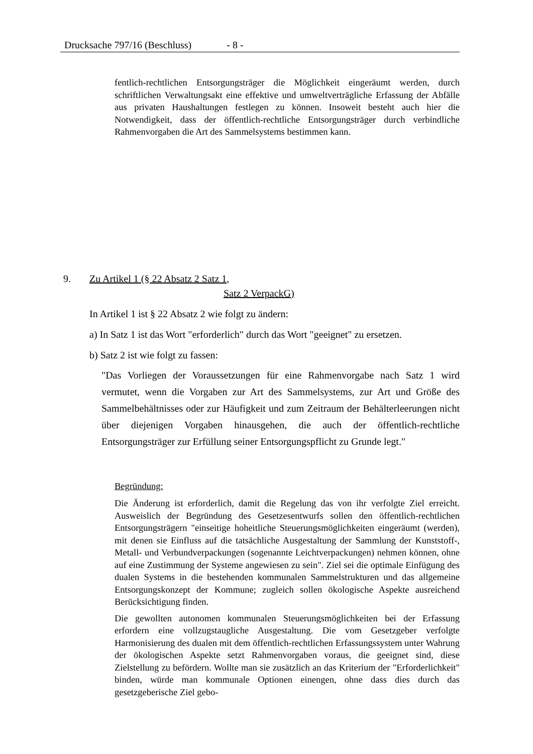Drucksache 797/16 (Beschluss) - 8 -
fentlich-rechtlichen Entsorgungsträger die Möglichkeit eingeräumt werden, durch schriftlichen Verwaltungsakt eine effektive und umweltverträgliche Erfassung der Abfälle aus privaten Haushaltungen festlegen zu können. Insoweit besteht auch hier die Notwendigkeit, dass der öffentlich-rechtliche Entsorgungsträger durch verbindliche Rahmenvorgaben die Art des Sammelsystems bestimmen kann.
9. Zu Artikel 1 (§ 22 Absatz 2 Satz 1,
Satz 2 VerpackG)
In Artikel 1 ist § 22 Absatz 2 wie folgt zu ändern:
a) In Satz 1 ist das Wort "erforderlich" durch das Wort "geeignet" zu ersetzen.
b) Satz 2 ist wie folgt zu fassen:
"Das Vorliegen der Voraussetzungen für eine Rahmenvorgabe nach Satz 1 wird vermutet, wenn die Vorgaben zur Art des Sammelsystems, zur Art und Größe des Sammelbehältnisses oder zur Häufigkeit und zum Zeitraum der Behälterleerungen nicht über diejenigen Vorgaben hinausgehen, die auch der öffentlich-rechtliche Entsorgungsträger zur Erfüllung seiner Entsorgungspflicht zu Grunde legt."
Begründung:
Die Änderung ist erforderlich, damit die Regelung das von ihr verfolgte Ziel erreicht. Ausweislich der Begründung des Gesetzesentwurfs sollen den öffentlich-rechtlichen Entsorgungsträgern "einseitige hoheitliche Steuerungsmöglichkeiten eingeräumt (werden), mit denen sie Einfluss auf die tatsächliche Ausgestaltung der Sammlung der Kunststoff-, Metall- und Verbundverpackungen (sogenannte Leichtverpackungen) nehmen können, ohne auf eine Zustimmung der Systeme angewiesen zu sein". Ziel sei die optimale Einfügung des dualen Systems in die bestehenden kommunalen Sammelstrukturen und das allgemeine Entsorgungskonzept der Kommune; zugleich sollen ökologische Aspekte ausreichend Berücksichtigung finden.
Die gewollten autonomen kommunalen Steuerungsmöglichkeiten bei der Erfassung erfordern eine vollzugstaugliche Ausgestaltung. Die vom Gesetzgeber verfolgte Harmonisierung des dualen mit dem öffentlich-rechtlichen Erfassungssystem unter Wahrung der ökologischen Aspekte setzt Rahmenvorgaben voraus, die geeignet sind, diese Zielstellung zu befördern. Wollte man sie zusätzlich an das Kriterium der "Erforderlichkeit" binden, würde man kommunale Optionen einengen, ohne dass dies durch das gesetzgeberische Ziel gebo-